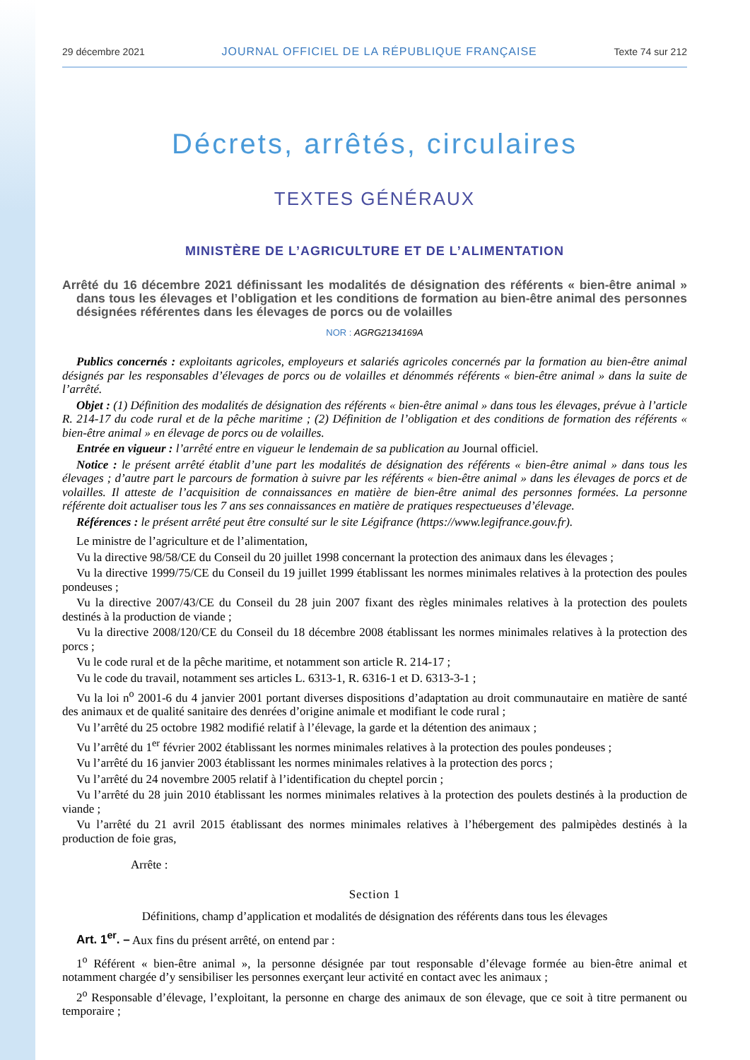29 décembre 2021 JOURNAL OFFICIEL DE LA RÉPUBLIQUE FRANÇAISE Texte 74 sur 212
Décrets, arrêtés, circulaires
TEXTES GÉNÉRAUX
MINISTÈRE DE L’AGRICULTURE ET DE L’ALIMENTATION
Arrêté du 16 décembre 2021 définissant les modalités de désignation des référents « bien-être animal » dans tous les élevages et l’obligation et les conditions de formation au bien-être animal des personnes désignées référentes dans les élevages de porcs ou de volailles
NOR : AGRG2134169A
Publics concernés : exploitants agricoles, employeurs et salariés agricoles concernés par la formation au bien-être animal désignés par les responsables d’élevages de porcs ou de volailles et dénommés référents « bien-être animal » dans la suite de l’arrêté.
Objet : (1) Définition des modalités de désignation des référents « bien-être animal » dans tous les élevages, prévue à l’article R. 214-17 du code rural et de la pêche maritime ; (2) Définition de l’obligation et des conditions de formation des référents « bien-être animal » en élevage de porcs ou de volailles.
Entrée en vigueur : l’arrêté entre en vigueur le lendemain de sa publication au Journal officiel.
Notice : le présent arrêté établit d’une part les modalités de désignation des référents « bien-être animal » dans tous les élevages ; d’autre part le parcours de formation à suivre par les référents « bien-être animal » dans les élevages de porcs et de volailles. Il atteste de l’acquisition de connaissances en matière de bien-être animal des personnes formées. La personne référente doit actualiser tous les 7 ans ses connaissances en matière de pratiques respectueuses d’élevage.
Références : le présent arrêté peut être consulté sur le site Légifrance (https://www.legifrance.gouv.fr).
Le ministre de l’agriculture et de l’alimentation,
Vu la directive 98/58/CE du Conseil du 20 juillet 1998 concernant la protection des animaux dans les élevages ;
Vu la directive 1999/75/CE du Conseil du 19 juillet 1999 établissant les normes minimales relatives à la protection des poules pondeuses ;
Vu la directive 2007/43/CE du Conseil du 28 juin 2007 fixant des règles minimales relatives à la protection des poulets destinés à la production de viande ;
Vu la directive 2008/120/CE du Conseil du 18 décembre 2008 établissant les normes minimales relatives à la protection des porcs ;
Vu le code rural et de la pêche maritime, et notamment son article R. 214-17 ;
Vu le code du travail, notamment ses articles L. 6313-1, R. 6316-1 et D. 6313-3-1 ;
Vu la loi n<sup>o</sup> 2001-6 du 4 janvier 2001 portant diverses dispositions d’adaptation au droit communautaire en matière de santé des animaux et de qualité sanitaire des denrées d’origine animale et modifiant le code rural ;
Vu l’arrêté du 25 octobre 1982 modifié relatif à l’élevage, la garde et la détention des animaux ;
Vu l’arrêté du 1<sup>er</sup> février 2002 établissant les normes minimales relatives à la protection des poules pondeuses ;
Vu l’arrêté du 16 janvier 2003 établissant les normes minimales relatives à la protection des porcs ;
Vu l’arrêté du 24 novembre 2005 relatif à l’identification du cheptel porcin ;
Vu l’arrêté du 28 juin 2010 établissant les normes minimales relatives à la protection des poulets destinés à la production de viande ;
Vu l’arrêté du 21 avril 2015 établissant des normes minimales relatives à l’hébergement des palmipèdes destinés à la production de foie gras,
Arrête :
Section 1
Définitions, champ d’application et modalités de désignation des référents dans tous les élevages
Art. 1<sup>er</sup>. – Aux fins du présent arrêté, on entend par :
1<sup>o</sup> Référent « bien-être animal », la personne désignée par tout responsable d’élevage formée au bien-être animal et notamment chargée d’y sensibiliser les personnes exerçant leur activité en contact avec les animaux ;
2<sup>o</sup> Responsable d’élevage, l’exploitant, la personne en charge des animaux de son élevage, que ce soit à titre permanent ou temporaire ;